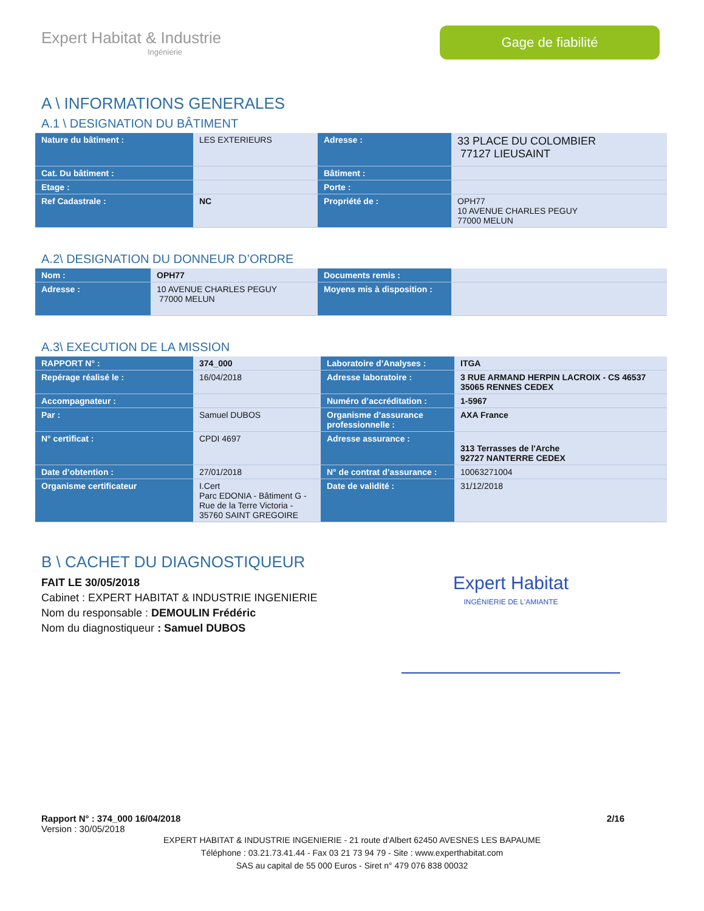Expert Habitat & Industrie
Ingénierie
Gage de fiabilité
A \ INFORMATIONS GENERALES
A.1 \ DESIGNATION DU BÂTIMENT
| Nature du bâtiment : | LES EXTERIEURS | Adresse : | 33 PLACE DU COLOMBIER 77127 LIEUSAINT |
| Cat. Du bâtiment : | | Bâtiment : | |
| Etage : | | Porte : | |
| Ref Cadastrale : | NC | Propriété de : | OPH77 10 AVENUE CHARLES PEGUY 77000 MELUN |
A.2\ DESIGNATION DU DONNEUR D’ORDRE
| Nom : | OPH77 | Documents remis : | |
| Adresse : | 10 AVENUE CHARLES PEGUY 77000 MELUN | Moyens mis à disposition : | |
A.3\ EXECUTION DE LA MISSION
| RAPPORT N° : | 374_000 | Laboratoire d’Analyses : | ITGA |
| Repérage réalisé le : | 16/04/2018 | Adresse laboratoire : | 3 RUE ARMAND HERPIN LACROIX - CS 46537 35065 RENNES CEDEX |
| Accompagnateur : | | Numéro d’accréditation : | 1-5967 |
| Par : | Samuel DUBOS | Organisme d’assurance professionnelle : | AXA France |
| N° certificat : | CPDI 4697 | Adresse assurance : | 313 Terrasses de l'Arche 92727 NANTERRE CEDEX |
| Date d’obtention : | 27/01/2018 | N° de contrat d’assurance : | 10063271004 |
| Organisme certificateur | I.Cert Parc EDONIA - Bâtiment G - Rue de la Terre Victoria - 35760 SAINT GREGOIRE | Date de validité : | 31/12/2018 |
B \ CACHET DU DIAGNOSTIQUEUR
FAIT LE 30/05/2018
Cabinet : EXPERT HABITAT & INDUSTRIE INGENIERIE
Nom du responsable : DEMOULIN Frédéric
Nom du diagnostiqueur : Samuel DUBOS
Expert Habitat
INGÉNIERIE DE L'AMIANTE
Rapport N° : 374_000 16/04/2018 2/16
Version : 30/05/2018
EXPERT HABITAT & INDUSTRIE INGENIERIE - 21 route d'Albert 62450 AVESNES LES BAPAUME
Téléphone : 03.21.73.41.44 - Fax 03 21 73 94 79 - Site : www.experthabitat.com
SAS au capital de 55 000 Euros - Siret n° 479 076 838 00032